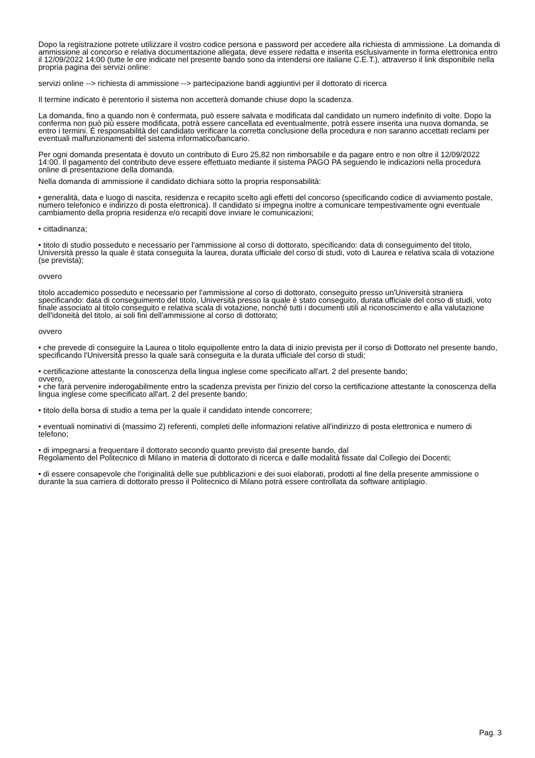Dopo la registrazione potrete utilizzare il vostro codice persona e password per accedere alla richiesta di ammissione. La domanda di ammissione al concorso e relativa documentazione allegata, deve essere redatta e inserita esclusivamente in forma elettronica entro il 12/09/2022 14:00 (tutte le ore indicate nel presente bando sono da intendersi ore italiane C.E.T.), attraverso il link disponibile nella propria pagina dei servizi online:
servizi online --> richiesta di ammissione --> partecipazione bandi aggiuntivi per il dottorato di ricerca
Il termine indicato è perentorio il sistema non accetterà domande chiuse dopo la scadenza.
La domanda, fino a quando non è confermata, può essere salvata e modificata dal candidato un numero indefinito di volte. Dopo la conferma non può più essere modificata, potrà essere cancellata ed eventualmente, potrà essere inserita una nuova domanda, se entro i termini. È responsabilità del candidato verificare la corretta conclusione della procedura e non saranno accettati reclami per eventuali malfunzionamenti del sistema informatico/bancario.
Per ogni domanda presentata è dovuto un contributo di Euro 25,82 non rimborsabile e da pagare entro e non oltre il 12/09/2022 14:00. Il pagamento del contributo deve essere effettuato mediante il sistema PAGO PA seguendo le indicazioni nella procedura online di presentazione della domanda.
Nella domanda di ammissione il candidato dichiara sotto la propria responsabilità:
• generalità, data e luogo di nascita, residenza e recapito scelto agli effetti del concorso (specificando codice di avviamento postale, numero telefonico e indirizzo di posta elettronica). Il candidato si impegna inoltre a comunicare tempestivamente ogni eventuale cambiamento della propria residenza e/o recapiti dove inviare le comunicazioni;
• cittadinanza;
• titolo di studio posseduto e necessario per l'ammissione al corso di dottorato, specificando: data di conseguimento del titolo, Università presso la quale è stata conseguita la laurea, durata ufficiale del corso di studi, voto di Laurea e relativa scala di votazione (se prevista);
ovvero
titolo accademico posseduto e necessario per l'ammissione al corso di dottorato, conseguito presso un'Università straniera specificando: data di conseguimento del titolo, Università presso la quale è stato conseguito, durata ufficiale del corso di studi, voto finale associato al titolo conseguito e relativa scala di votazione, nonché tutti i documenti utili al riconoscimento e alla valutazione dell'idoneità del titolo, ai soli fini dell'ammissione al corso di dottorato;
ovvero
• che prevede di conseguire la Laurea o titolo equipollente entro la data di inizio prevista per il corso di Dottorato nel presente bando, specificando l'Università presso la quale sarà conseguita e la durata ufficiale del corso di studi;
• certificazione attestante la conoscenza della lingua inglese come specificato all'art. 2 del presente bando;
ovvero,
• che farà pervenire inderogabilmente entro la scadenza prevista per l'inizio del corso la certificazione attestante la conoscenza della lingua inglese come specificato all'art. 2 del presente bando;
• titolo della borsa di studio a tema per la quale il candidato intende concorrere;
• eventuali nominativi di (massimo 2) referenti, completi delle informazioni relative all'indirizzo di posta elettronica e numero di telefono;
• di impegnarsi a frequentare il dottorato secondo quanto previsto dal presente bando, dal
Regolamento del Politecnico di Milano in materia di dottorato di ricerca e dalle modalità fissate dal Collegio dei Docenti;
• di essere consapevole che l'originalità delle sue pubblicazioni e dei suoi elaborati, prodotti al fine della presente ammissione o durante la sua carriera di dottorato presso il Politecnico di Milano potrà essere controllata da software antiplagio.
Pag. 3